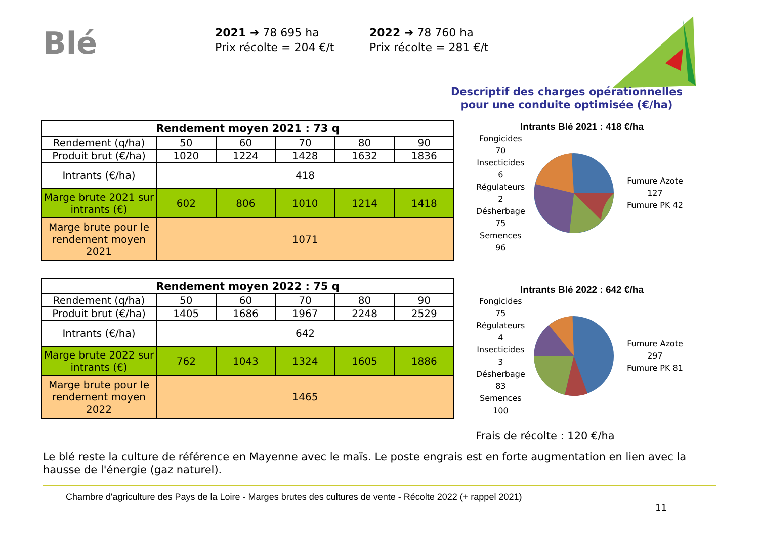Blé
2021 ➔ 78 695 ha
Prix récolte = 204 €/t
2022 ➔ 78 760 ha
Prix récolte = 281 €/t
Descriptif des charges opérationnelles
pour une conduite optimisée (€/ha)
| Rendement moyen 2021 : 73 q | | | | | |
| --- | --- | --- | --- | --- | --- |
| Rendement (q/ha) | 50 | 60 | 70 | 80 | 90 |
| Produit brut (€/ha) | 1020 | 1224 | 1428 | 1632 | 1836 |
| Intrants (€/ha) | 418 | | | | |
| Marge brute 2021 sur intrants (€) | 602 | 806 | 1010 | 1214 | 1418 |
| Marge brute pour le rendement moyen 2021 | 1071 | | | | |
| Rendement moyen 2022 : 75 q | | | | | |
| --- | --- | --- | --- | --- | --- |
| Rendement (q/ha) | 50 | 60 | 70 | 80 | 90 |
| Produit brut (€/ha) | 1405 | 1686 | 1967 | 2248 | 2529 |
| Intrants (€/ha) | 642 | | | | |
| Marge brute 2022 sur intrants (€) | 762 | 1043 | 1324 | 1605 | 1886 |
| Marge brute pour le rendement moyen 2022 | 1465 | | | | |
Intrants Blé 2021 : 418 €/ha
Fongicides 70
Insecticides 6
Régulateurs 2
Désherbage 75
Semences 96
Fumure Azote 127
Fumure PK 42
Intrants Blé 2022 : 642 €/ha
Fongicides 75
Régulateurs 4
Insecticides 3
Désherbage 83
Semences 100
Fumure Azote 297
Fumure PK 81
Frais de récolte : 120 €/ha
Le blé reste la culture de référence en Mayenne avec le maïs. Le poste engrais est en forte augmentation en lien avec la hausse de l'énergie (gaz naturel).
Chambre d'agriculture des Pays de la Loire - Marges brutes des cultures de vente - Récolte 2022 (+ rappel 2021)
11